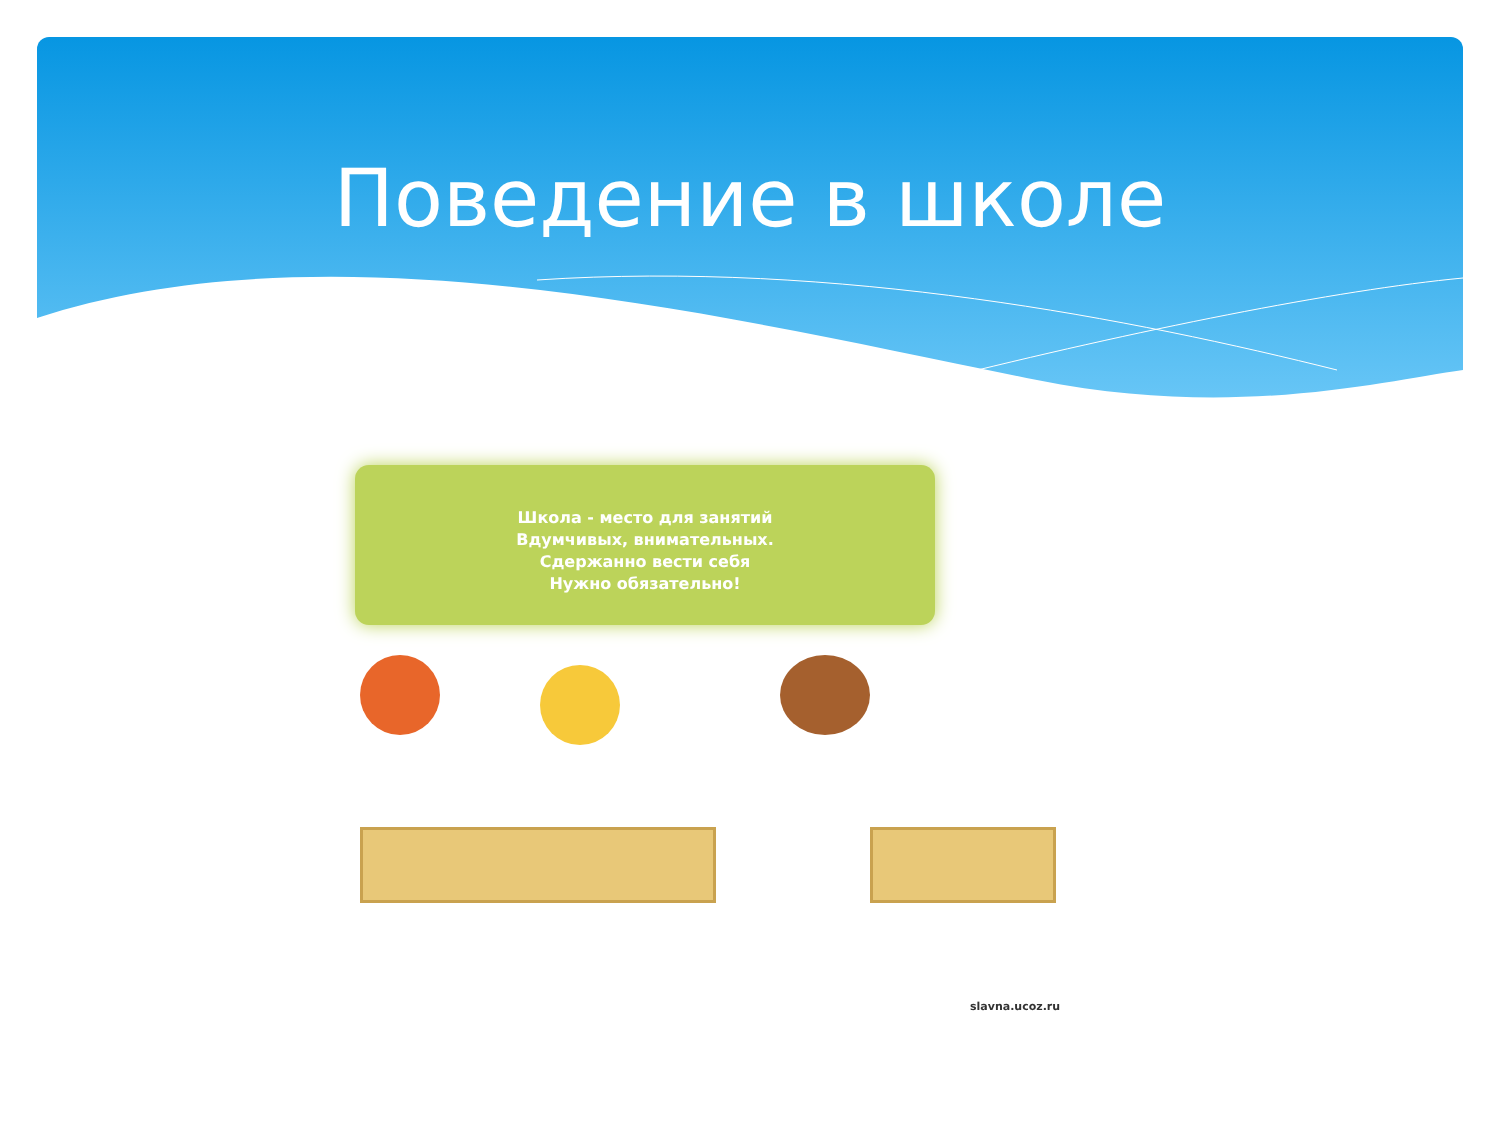Поведение в школе
Школа - место для занятий
Вдумчивых, внимательных.
Сдержанно вести себя
Нужно обязательно!
slavna.ucoz.ru